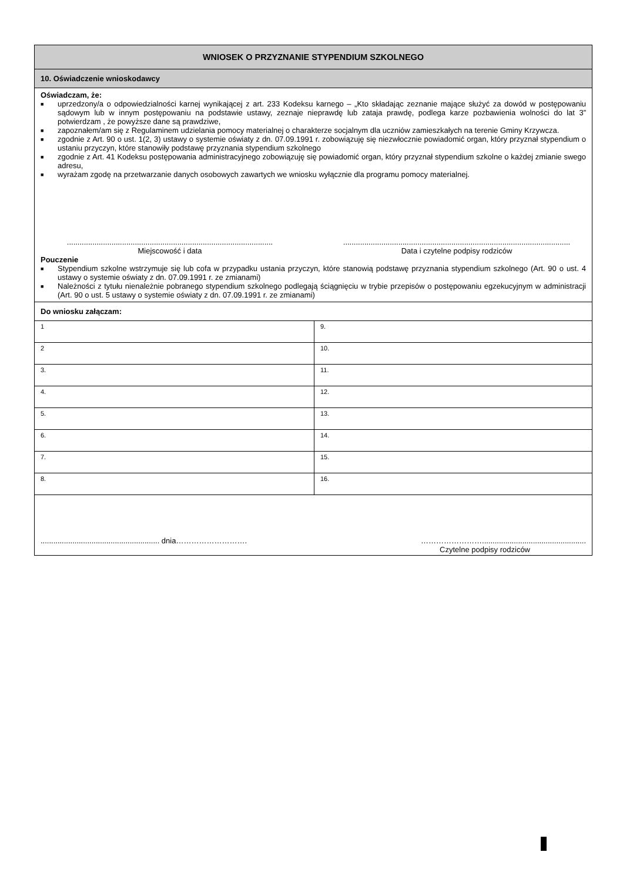WNIOSEK O PRZYZNANIE STYPENDIUM SZKOLNEGO
10. Oświadczenie wnioskodawcy
Oświadczam, że:
■ uprzedzony/a o odpowiedzialności karnej wynikającej z art. 233 Kodeksu karnego – „Kto składając zeznanie mające służyć za dowód w postępowaniu sądowym lub w innym postępowaniu na podstawie ustawy, zeznaje nieprawdę lub zataja prawdę, podlega karze pozbawienia wolności do lat 3” potwierdzam , że powyższe dane są prawdziwe,
■ zapoznałem/am się z Regulaminem udzielania pomocy materialnej o charakterze socjalnym dla uczniów zamieszkałych na terenie Gminy Krzywcza.
■ zgodnie z Art. 90 o ust. 1(2, 3) ustawy o systemie oświaty z dn. 07.09.1991 r. zobowiązuję się niezwłocznie powiadomić organ, który przyznał stypendium o ustaniu przyczyn, które stanowiły podstawę przyznania stypendium szkolnego
■ zgodnie z Art. 41 Kodeksu postępowania administracyjnego zobowiązuję się powiadomić organ, który przyznał stypendium szkolne o każdej zmianie swego adresu,
■ wyrażam zgodę na przetwarzanie danych osobowych zawartych we wniosku wyłącznie dla programu pomocy materialnej.
.................................................................................................
Miejscowość i data
...........................................................................................................
Data i czytelne podpisy rodziców
Pouczenie
■ Stypendium szkolne wstrzymuje się lub cofa w przypadku ustania przyczyn, które stanowią podstawę przyznania stypendium szkolnego (Art. 90 o ust. 4 ustawy o systemie oświaty z dn. 07.09.1991 r. ze zmianami)
■ Należności z tytułu nienależnie pobranego stypendium szkolnego podlegają ściągnięciu w trybie przepisów o postępowaniu egzekucyjnym w administracji (Art. 90 o ust. 5 ustawy o systemie oświaty z dn. 07.09.1991 r. ze zmianami)
Do wniosku załączam:
| 1 | 9. |
| 2 | 10. |
| 3. | 11. |
| 4. | 12. |
| 5. | 13. |
| 6. | 14. |
| 7. | 15. |
| 8. | 16. |
........................................................ dnia………………………. …………………….................................................
Czytelne podpisy rodziców